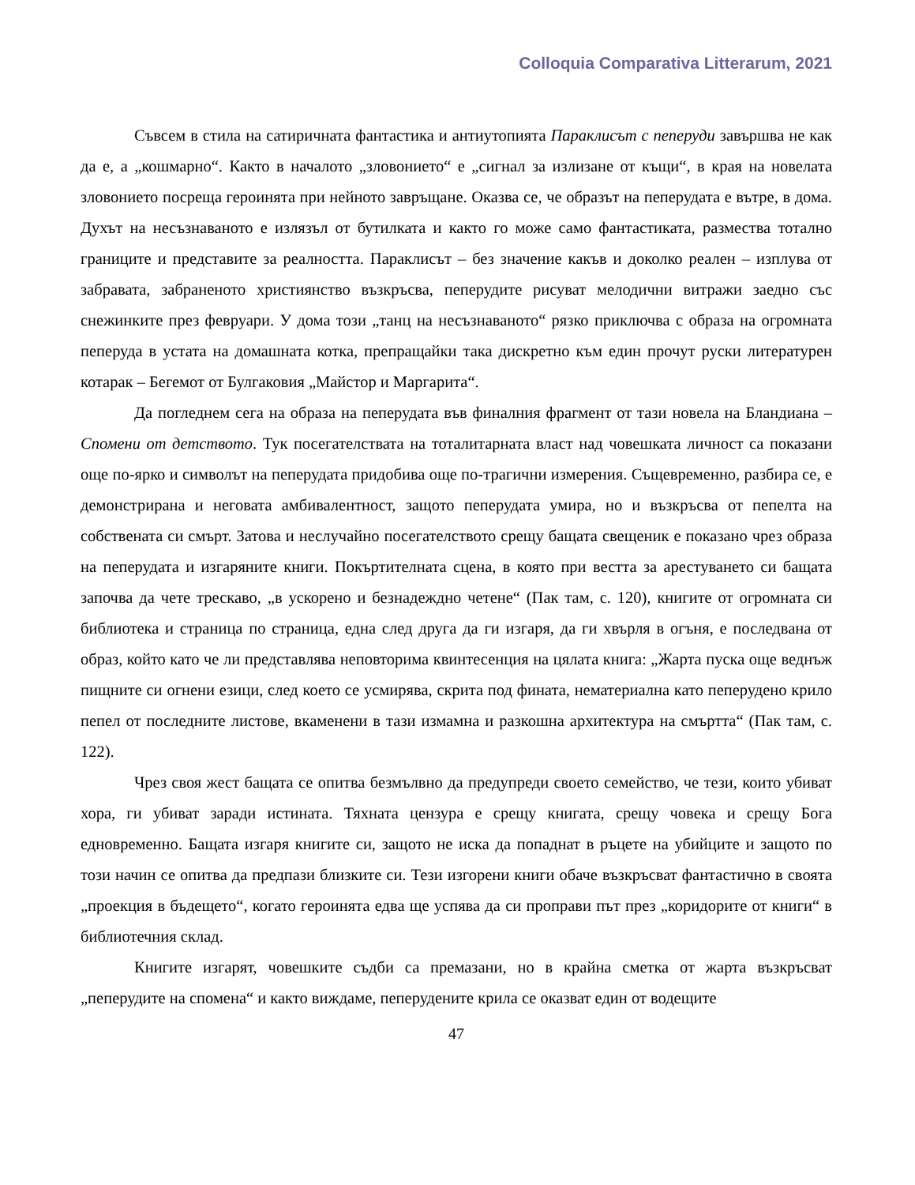Colloquia Comparativa Litterarum, 2021
Съвсем в стила на сатиричната фантастика и антиутопията Параклисът с пеперуди завършва не как да е, а „кошмарно“. Както в началото „зловонието“ е „сигнал за излизане от къщи“, в края на новелата зловонието посреща героинята при нейното завръщане. Оказва се, че образът на пеперудата е вътре, в дома. Духът на несъзнаваното е излязъл от бутилката и както го може само фантастиката, размества тотално границите и представите за реалността. Параклисът – без значение какъв и доколко реален – изплува от забравата, забраненото християнство възкръсва, пеперудите рисуват мелодични витражи заедно със снежинките през февруари. У дома този „танц на несъзнаваното“ рязко приключва с образа на огромната пеперуда в устата на домашната котка, препращайки така дискретно към един прочут руски литературен котарак – Бегемот от Булгаковия „Майстор и Маргарита“.
Да погледнем сега на образа на пеперудата във финалния фрагмент от тази новела на Бландиана – Спомени от детството. Тук посегателствата на тоталитарната власт над човешката личност са показани още по-ярко и символът на пеперудата придобива още по-трагични измерения. Същевременно, разбира се, е демонстрирана и неговата амбивалентност, защото пеперудата умира, но и възкръсва от пепелта на собствената си смърт. Затова и неслучайно посегателството срещу бащата свещеник е показано чрез образа на пеперудата и изгаряните книги. Покъртителната сцена, в която при вестта за арестуването си бащата започва да чете трескаво, „в ускорено и безнадеждно четене“ (Пак там, с. 120), книгите от огромната си библиотека и страница по страница, една след друга да ги изгаря, да ги хвърля в огъня, е последвана от образ, който като че ли представлява неповторима квинтесенция на цялата книга: „Жарта пуска още веднъж пищните си огнени езици, след което се усмирява, скрита под фината, нематериална като пеперудено крило пепел от последните листове, вкаменени в тази измамна и разкошна архитектура на смъртта“ (Пак там, с. 122).
Чрез своя жест бащата се опитва безмълвно да предупреди своето семейство, че тези, които убиват хора, ги убиват заради истината. Тяхната цензура е срещу книгата, срещу човека и срещу Бога едновременно. Бащата изгаря книгите си, защото не иска да попаднат в ръцете на убийците и защото по този начин се опитва да предпази близките си. Тези изгорени книги обаче възкръсват фантастично в своята „проекция в бъдещето“, когато героинята едва ще успява да си проправи път през „коридорите от книги“ в библиотечния склад.
Книгите изгарят, човешките съдби са премазани, но в крайна сметка от жарта възкръсват „пеперудите на спомена“ и както виждаме, пеперудените крила се оказват един от водещите
47